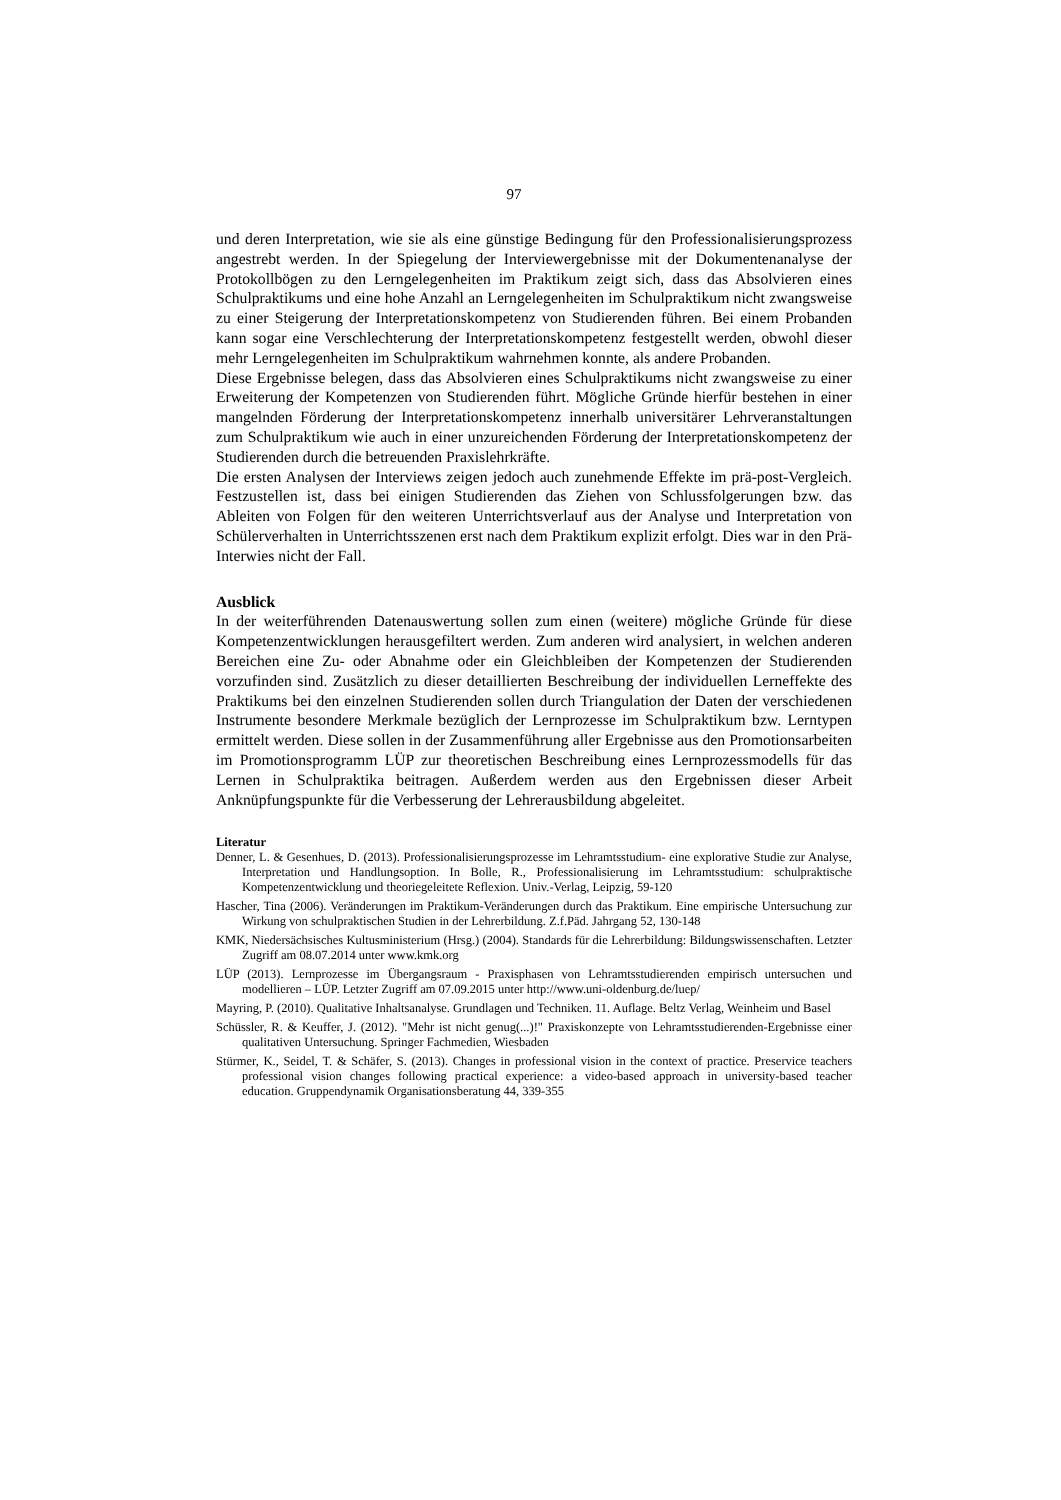97
und deren Interpretation, wie sie als eine günstige Bedingung für den Professionalisierungs­prozess angestrebt werden. In der Spiegelung der Interviewergebnisse mit der Dokumentenanalyse der Protokollbögen zu den Lerngelegenheiten im Praktikum zeigt sich, dass das Absolvieren eines Schulpraktikums und eine hohe Anzahl an Lerngelegenheiten im Schulpraktikum nicht zwangsweise zu einer Steigerung der Interpretationskompetenz von Studierenden führen. Bei einem Probanden kann sogar eine Verschlechterung der Interpretationskompetenz festgestellt werden, obwohl dieser mehr Lerngelegenheiten im Schulpraktikum wahrnehmen konnte, als andere Probanden.
Diese Ergebnisse belegen, dass das Absolvieren eines Schulpraktikums nicht zwangsweise zu einer Erweiterung der Kompetenzen von Studierenden führt. Mögliche Gründe hierfür bestehen in einer mangelnden Förderung der Interpretationskompetenz innerhalb universitärer Lehrveranstaltungen zum Schulpraktikum wie auch in einer unzureichenden Förderung der Interpretationskompetenz der Studierenden durch die betreuenden Praxislehrkräfte.
Die ersten Analysen der Interviews zeigen jedoch auch zunehmende Effekte im prä-post-Vergleich. Festzustellen ist, dass bei einigen Studierenden das Ziehen von Schlussfolgerungen bzw. das Ableiten von Folgen für den weiteren Unterrichtsverlauf aus der Analyse und Interpretation von Schülerverhalten in Unterrichtsszenen erst nach dem Praktikum explizit erfolgt. Dies war in den Prä-Interwies nicht der Fall.
Ausblick
In der weiterführenden Datenauswertung sollen zum einen (weitere) mögliche Gründe für diese Kompetenzentwicklungen herausgefiltert werden. Zum anderen wird analysiert, in welchen anderen Bereichen eine Zu- oder Abnahme oder ein Gleichbleiben der Kompetenzen der Studierenden vorzufinden sind. Zusätzlich zu dieser detaillierten Beschreibung der individuellen Lerneffekte des Praktikums bei den einzelnen Studierenden sollen durch Triangulation der Daten der verschiedenen Instrumente besondere Merkmale bezüglich der Lernprozesse im Schulpraktikum bzw. Lerntypen ermittelt werden. Diese sollen in der Zusammenführung aller Ergebnisse aus den Promotionsarbeiten im Promotionsprogramm LÜP zur theoretischen Beschreibung eines Lernprozessmodells für das Lernen in Schulpraktika beitragen. Außerdem werden aus den Ergebnissen dieser Arbeit Anknüpfungspunkte für die Verbesserung der Lehrerausbildung abgeleitet.
Literatur
Denner, L. & Gesenhues, D. (2013). Professionalisierungsprozesse im Lehramtsstudium- eine explorative Studie zur Analyse, Interpretation und Handlungsoption. In Bolle, R., Professionalisierung im Lehramtsstudium: schulpraktische Kompetenzentwicklung und theoriegeleitete Reflexion. Univ.-Verlag, Leipzig, 59-120
Hascher, Tina (2006). Veränderungen im Praktikum-Veränderungen durch das Praktikum. Eine empirische Untersuchung zur Wirkung von schulpraktischen Studien in der Lehrerbildung. Z.f.Päd. Jahrgang 52, 130-148
KMK, Niedersächsisches Kultusministerium (Hrsg.) (2004). Standards für die Lehrerbildung: Bildungswissenschaften. Letzter Zugriff am 08.07.2014 unter www.kmk.org
LÜP (2013). Lernprozesse im Übergangsraum - Praxisphasen von Lehramtsstudierenden empirisch untersuchen und modellieren – LÜP. Letzter Zugriff am 07.09.2015 unter http://www.uni-oldenburg.de/luep/
Mayring, P. (2010). Qualitative Inhaltsanalyse. Grundlagen und Techniken. 11. Auflage. Beltz Verlag, Weinheim und Basel
Schüssler, R. & Keuffer, J. (2012). "Mehr ist nicht genug(...)!" Praxiskonzepte von Lehramtsstudierenden-Ergebnisse einer qualitativen Untersuchung. Springer Fachmedien, Wiesbaden
Stürmer, K., Seidel, T. & Schäfer, S. (2013). Changes in professional vision in the context of practice. Preservice teachers professional vision changes following practical experience: a video-based approach in university-based teacher education. Gruppendynamik Organisationsberatung 44, 339-355